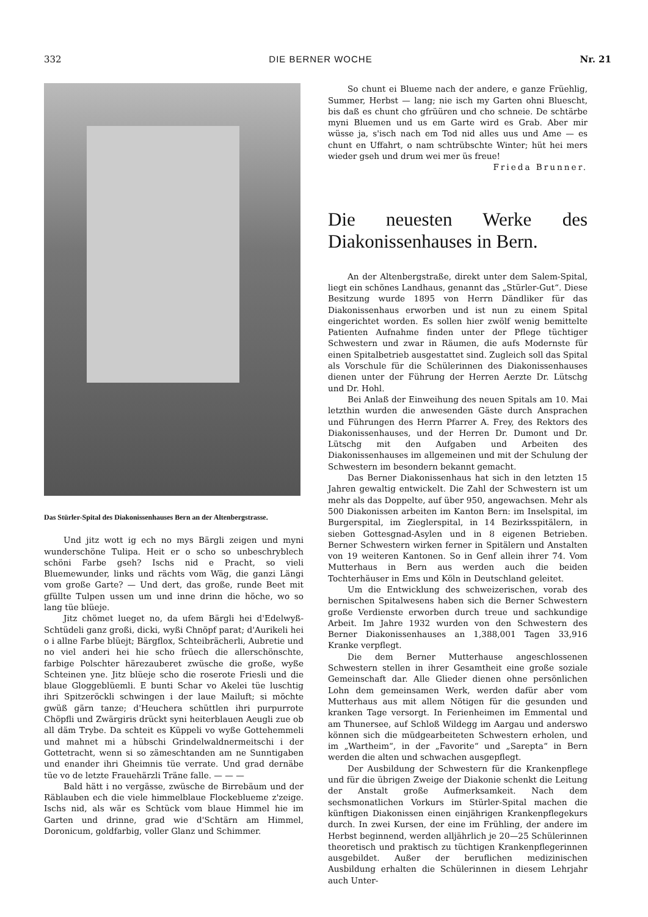332 DIE BERNER WOCHE Nr. 21
Das Stürler-Spital des Diakonissenhauses Bern an der Altenbergstrasse.
Und jitz wott ig ech no mys Bärgli zeigen und myni wunderschöne Tulipa. Heit er o scho so unbeschryblech schöni Farbe gseh? Ischs nid e Pracht, so vieli Bluemewunder, links und rächts vom Wäg, die ganzi Längi vom große Garte? — Und dert, das große, runde Beet mit gfüllte Tulpen ussen um und inne drinn die höche, wo so lang tüe blüeje.
Jitz chömet lueget no, da ufem Bärgli hei d'Edelwyß-Schtüdeli ganz großi, dicki, wyßi Chnöpf parat; d'Aurikeli hei o i allne Farbe blüejt; Bärgflox, Schteibrächerli, Aubretie und no viel anderi hei hie scho früech die allerschönschte, farbige Polschter härezauberet zwüsche die große, wyße Schteinen yne. Jitz blüeje scho die roserote Friesli und die blaue Gloggeblüemli. E bunti Schar vo Akelei tüe luschtig ihri Spitzeröckli schwingen i der laue Mailuft; si möchte gwüß gärn tanze; d'Heuchera schüttlen ihri purpurrote Chöpfli und Zwärgiris drückt syni heiterblauen Aeugli zue ob all däm Trybe. Da schteit es Küppeli vo wyße Gottehemmeli und mahnet mi a hübschi Grindelwaldnermeitschi i der Gottetracht, wenn si so zämeschtanden am ne Sunntigaben und enander ihri Gheimnis tüe verrate. Und grad dernäbe tüe vo de letzte Frauehärzli Träne falle. — — —
Bald hätt i no vergässe, zwüsche de Birrebäum und der Räblauben ech die viele himmelblaue Flockeblueme z'zeige. Ischs nid, als wär es Schtück vom blaue Himmel hie im Garten und drinne, grad wie d'Schtärn am Himmel, Doronicum, goldfarbig, voller Glanz und Schimmer.
So chunt ei Blueme nach der andere, e ganze Früehlig, Summer, Herbst — lang; nie isch my Garten ohni Bluescht, bis daß es chunt cho gfrüüren und cho schneie. De schtärbe myni Bluemen und us em Garte wird es Grab. Aber mir wüsse ja, s'isch nach em Tod nid alles uus und Ame — es chunt en Uffahrt, o nam schtrübschte Winter; hüt hei mers wieder gseh und drum wei mer üs freue!
Frieda Brunner.
Die neuesten Werke des Diakonissenhauses in Bern.
An der Altenbergstraße, direkt unter dem Salem-Spital, liegt ein schönes Landhaus, genannt das „Stürler-Gut“. Diese Besitzung wurde 1895 von Herrn Dändliker für das Diakonissenhaus erworben und ist nun zu einem Spital eingerichtet worden. Es sollen hier zwölf wenig bemittelte Patienten Aufnahme finden unter der Pflege tüchtiger Schwestern und zwar in Räumen, die aufs Modernste für einen Spitalbetrieb ausgestattet sind. Zugleich soll das Spital als Vorschule für die Schülerinnen des Diakonissenhauses dienen unter der Führung der Herren Aerzte Dr. Lütschg und Dr. Hohl.
Bei Anlaß der Einweihung des neuen Spitals am 10. Mai letzthin wurden die anwesenden Gäste durch Ansprachen und Führungen des Herrn Pfarrer A. Frey, des Rektors des Diakonissenhauses, und der Herren Dr. Dumont und Dr. Lütschg mit den Aufgaben und Arbeiten des Diakonissenhauses im allgemeinen und mit der Schulung der Schwestern im besondern bekannt gemacht.
Das Berner Diakonissenhaus hat sich in den letzten 15 Jahren gewaltig entwickelt. Die Zahl der Schwestern ist um mehr als das Doppelte, auf über 950, angewachsen. Mehr als 500 Diakonissen arbeiten im Kanton Bern: im Inselspital, im Burgerspital, im Zieglerspital, in 14 Bezirksspitälern, in sieben Gottesgnad-Asylen und in 8 eigenen Betrieben. Berner Schwestern wirken ferner in Spitälern und Anstalten von 19 weiteren Kantonen. So in Genf allein ihrer 74. Vom Mutterhaus in Bern aus werden auch die beiden Tochterhäuser in Ems und Köln in Deutschland geleitet.
Um die Entwicklung des schweizerischen, vorab des bernischen Spitalwesens haben sich die Berner Schwestern große Verdienste erworben durch treue und sachkundige Arbeit. Im Jahre 1932 wurden von den Schwestern des Berner Diakonissenhauses an 1,388,001 Tagen 33,916 Kranke verpflegt.
Die dem Berner Mutterhause angeschlossenen Schwestern stellen in ihrer Gesamtheit eine große soziale Gemeinschaft dar. Alle Glieder dienen ohne persönlichen Lohn dem gemeinsamen Werk, werden dafür aber vom Mutterhaus aus mit allem Nötigen für die gesunden und kranken Tage versorgt. In Ferienheimen im Emmental und am Thunersee, auf Schloß Wildegg im Aargau und anderswo können sich die müdgearbeiteten Schwestern erholen, und im „Wartheim“, in der „Favorite“ und „Sarepta“ in Bern werden die alten und schwachen ausgepflegt.
Der Ausbildung der Schwestern für die Krankenpflege und für die übrigen Zweige der Diakonie schenkt die Leitung der Anstalt große Aufmerksamkeit. Nach dem sechsmonatlichen Vorkurs im Stürler-Spital machen die künftigen Diakonissen einen einjährigen Krankenpflegekurs durch. In zwei Kursen, der eine im Frühling, der andere im Herbst beginnend, werden alljährlich je 20—25 Schülerinnen theoretisch und praktisch zu tüchtigen Krankenpflegerinnen ausgebildet. Außer der beruflichen medizinischen Ausbildung erhalten die Schülerinnen in diesem Lehrjahr auch Unter-